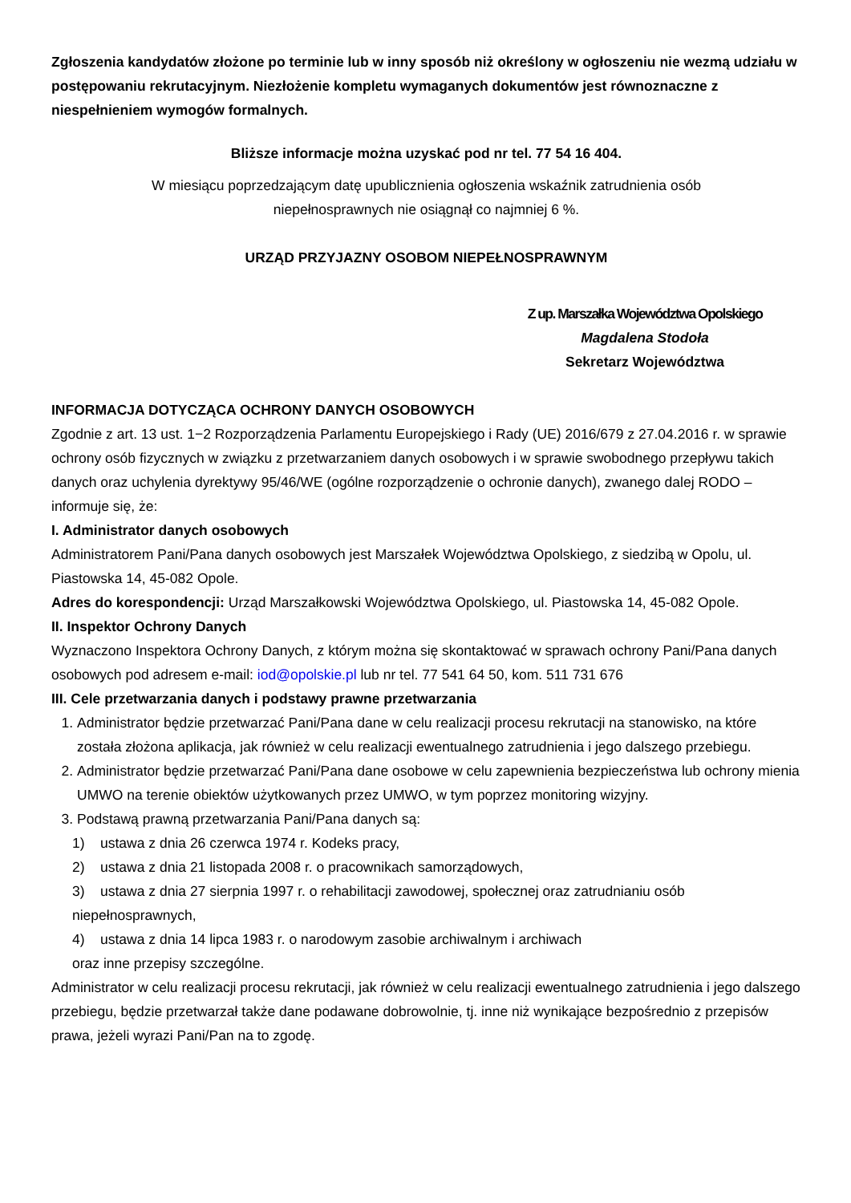Zgłoszenia kandydatów złożone po terminie lub w inny sposób niż określony w ogłoszeniu nie wezmą udziału w postępowaniu rekrutacyjnym. Niezłożenie kompletu wymaganych dokumentów jest równoznaczne z niespełnieniem wymogów formalnych.
Bliższe informacje można uzyskać pod nr tel. 77 54 16 404.
W miesiącu poprzedzającym datę upublicznienia ogłoszenia wskaźnik zatrudnienia osób
niepełnosprawnych nie osiągnął co najmniej 6 %.
URZĄD PRZYJAZNY OSOBOM NIEPEŁNOSPRAWNYM
Z up. Marszałka Województwa Opolskiego
Magdalena Stodoła
Sekretarz Województwa
INFORMACJA DOTYCZĄCA OCHRONY DANYCH OSOBOWYCH
Zgodnie z art. 13 ust. 1−2 Rozporządzenia Parlamentu Europejskiego i Rady (UE) 2016/679 z 27.04.2016 r. w sprawie ochrony osób fizycznych w związku z przetwarzaniem danych osobowych i w sprawie swobodnego przepływu takich danych oraz uchylenia dyrektywy 95/46/WE (ogólne rozporządzenie o ochronie danych), zwanego dalej RODO – informuje się, że:
I. Administrator danych osobowych
Administratorem Pani/Pana danych osobowych jest Marszałek Województwa Opolskiego, z siedzibą w Opolu, ul. Piastowska 14, 45-082 Opole.
Adres do korespondencji: Urząd Marszałkowski Województwa Opolskiego, ul. Piastowska 14, 45-082 Opole.
II. Inspektor Ochrony Danych
Wyznaczono Inspektora Ochrony Danych, z którym można się skontaktować w sprawach ochrony Pani/Pana danych osobowych pod adresem e-mail: iod@opolskie.pl lub nr tel. 77 541 64 50, kom. 511 731 676
III. Cele przetwarzania danych i podstawy prawne przetwarzania
1. Administrator będzie przetwarzać Pani/Pana dane w celu realizacji procesu rekrutacji na stanowisko, na które została złożona aplikacja, jak również w celu realizacji ewentualnego zatrudnienia i jego dalszego przebiegu.
2. Administrator będzie przetwarzać Pani/Pana dane osobowe w celu zapewnienia bezpieczeństwa lub ochrony mienia UMWO na terenie obiektów użytkowanych przez UMWO, w tym poprzez monitoring wizyjny.
3. Podstawą prawną przetwarzania Pani/Pana danych są:
1) ustawa z dnia 26 czerwca 1974 r. Kodeks pracy,
2) ustawa z dnia 21 listopada 2008 r. o pracownikach samorządowych,
3) ustawa z dnia 27 sierpnia 1997 r. o rehabilitacji zawodowej, społecznej oraz zatrudnianiu osób niepełnosprawnych,
4) ustawa z dnia 14 lipca 1983 r. o narodowym zasobie archiwalnym i archiwach
oraz inne przepisy szczególne.
Administrator w celu realizacji procesu rekrutacji, jak również w celu realizacji ewentualnego zatrudnienia i jego dalszego przebiegu, będzie przetwarzał także dane podawane dobrowolnie, tj. inne niż wynikające bezpośrednio z przepisów prawa, jeżeli wyrazi Pani/Pan na to zgodę.